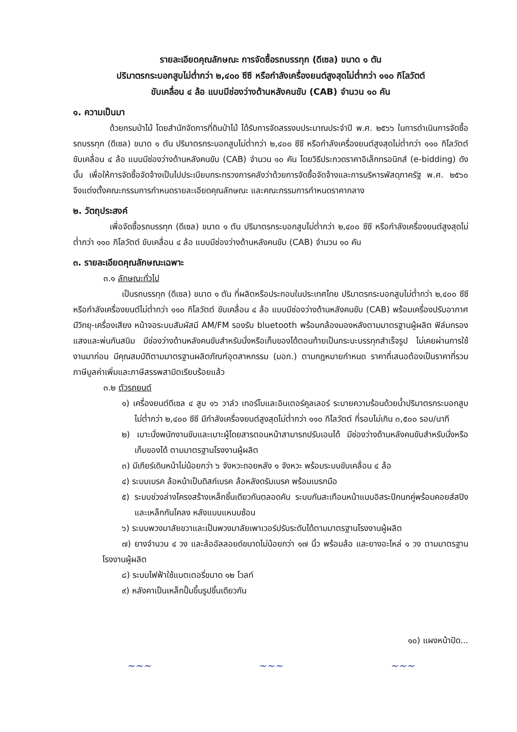รายละเอียดคุณลักษณะ การจัดซื้อรถบรรทุก (ดีเซล) ขนาด ๑ ตัน
ปริมาตรกระบอกสูบไม่ต่ำกว่า ๒,๔๐๐ ซีซี หรือกำลังเครื่องยนต์สูงสุดไม่ต่ำกว่า ๑๑๐ กิโลวัตต์
ขับเคลื่อน ๔ ล้อ แบบมีช่องว่างด้านหลังคนขับ (CAB) จำนวน ๑๐ คัน
๑. ความเป็นมา
ด้วยกรมป่าไม้ โดยสำนักจัดการที่ดินป่าไม้ ได้รับการจัดสรรงบประมาณประจำปี พ.ศ. ๒๕๖๖ ในการดำเนินการจัดซื้อรถบรรทุก (ดีเซล) ขนาด ๑ ตัน ปริมาตรกระบอกสูบไม่ต่ำกว่า ๒,๔๐๐ ซีซี หรือกำลังเครื่องยนต์สูงสุดไม่ต่ำกว่า ๑๑๐ กิโลวัตต์ ขับเคลื่อน ๔ ล้อ แบบมีช่องว่างด้านหลังคนขับ (CAB) จำนวน ๑๐ คัน โดยวิธีประกวดราคาอิเล็กทรอนิกส์ (e-bidding) ดังนั้น เพื่อให้การจัดซื้อจัดจ้างเป็นไปประเบียบกระทรวงการคลังว่าด้วยการจัดซื้อจัดจ้างและการบริหารพัสดุภาครัฐ พ.ศ. ๒๕๖๐ จึงแต่งตั้งคณะกรรมการกำหนดรายละเอียดคุณลักษณะ และคณะกรรมการกำหนดราคากลาง
๒. วัตถุประสงค์
เพื่อจัดซื้อรถบรรทุก (ดีเซล) ขนาด ๑ ตัน ปริมาตรกระบอกสูบไม่ต่ำกว่า ๒,๔๐๐ ซีซี หรือกำลังเครื่องยนต์สูงสุดไม่ต่ำกว่า ๑๑๐ กิโลวัตต์ ขับเคลื่อน ๔ ล้อ แบบมีช่องว่างด้านหลังคนขับ (CAB) จำนวน ๑๐ คัน
๓. รายละเอียดคุณลักษณะเฉพาะ
๓.๑ ลักษณะทั่วไป
เป็นรถบรรทุก (ดีเซล) ขนาด ๑ ตัน ที่ผลิตหรือประกอบในประเทศไทย ปริมาตรกระบอกสูบไม่ต่ำกว่า ๒,๔๐๐ ซีซี หรือกำลังเครื่องยนต์ไม่ต่ำกว่า ๑๑๐ กิโลวัตต์ ขับเคลื่อน ๔ ล้อ แบบมีช่องว่างด้านหลังคนขับ (CAB) พร้อมเครื่องปรับอากาศ มีวิทยุ-เครื่องเสียง หน้าจอระบบสัมผัสมี AM/FM รองรับ bluetooth พร้อมกล้องมองหลังตามมาตรฐานผู้ผลิต ฟิล์มกรองแสงและพ่นกันสนิม มีช่องว่างด้านหลังคนขับสำหรับนั่งหรือเก็บของได้ตอนท้ายเป็นกระบะบรรทุกสำเร็จรูป ไม่เคยผ่านการใช้งานมาก่อน มีคุณสมบัติตามมาตรฐานผลิตภัณฑ์อุตสาหกรรม (มอก.) ตามกฎหมายกำหนด ราคาที่เสนอต้องเป็นราคาที่รวมภาษีมูลค่าเพิ่มและภาษีสรรพสามิตเรียบร้อยแล้ว
๓.๒ ตัวรถยนต์
๑) เครื่องยนต์ดีเซล ๔ สูบ ๑๖ วาล์ว เทอร์โบและอินเตอร์คูลเลอร์ ระบายความร้อนด้วยน้ำปริมาตรกระบอกสูบ ไม่ต่ำกว่า ๒,๔๐๐ ซีซี มีกำลังเครื่องยนต์สูงสุดไม่ต่ำกว่า ๑๑๐ กิโลวัตต์ ที่รอบไม่เกิน ๓,๕๐๐ รอบ/นาที
๒) เบาะนั่งพนักงานขับและเบาะผู้โดยสารตอนหน้าสามารถปรับเอนได้ มีช่องว่างด้านหลังคนขับสำหรับนั่งหรือเก็บของได้ ตามมาตรฐานโรงงานผู้ผลิต
๓) มีเกียร์เดินหน้าไม่น้อยกว่า ๖ จังหวะถอยหลัง ๑ จังหวะ พร้อมระบบขับเคลื่อน ๔ ล้อ
๔) ระบบเบรค ล้อหน้าเป็นดิสก์เบรค ล้อหลังดรัมเบรค พร้อมเบรกมือ
๕) ระบบช่วงล่างโครงสร้างเหล็กชิ้นเดียวกันตลอดคัน ระบบกันสะเทือนหน้าแบบอิสระปีกนกคู่พร้อมคอยส์สปิงและเหล็กกันโคลง หลังแบบแหนบซ้อน
๖) ระบบพวงมาลัยขวาและเป็นพวงมาลัยเพาเวอร์ปรับระดับได้ตามมาตรฐานโรงงานผู้ผลิต
๗) ยางจำนวน ๔ วง และล้ออัลลอยด์ขนาดไม่น้อยกว่า ๑๗ นิ้ว พร้อมล้อ และยางอะไหล่ ๑ วง ตามมาตรฐานโรงงานผู้ผลิต
๘) ระบบไฟฟ้าใช้แบตเตอรี่ขนาด ๑๒ โวลท์
๙) หลังคาเป็นเหล็กปั๊มขึ้นรูปชิ้นเดียวกัน
๑๐) แผงหน้าปัด...
~~~ ~~~ ~~~